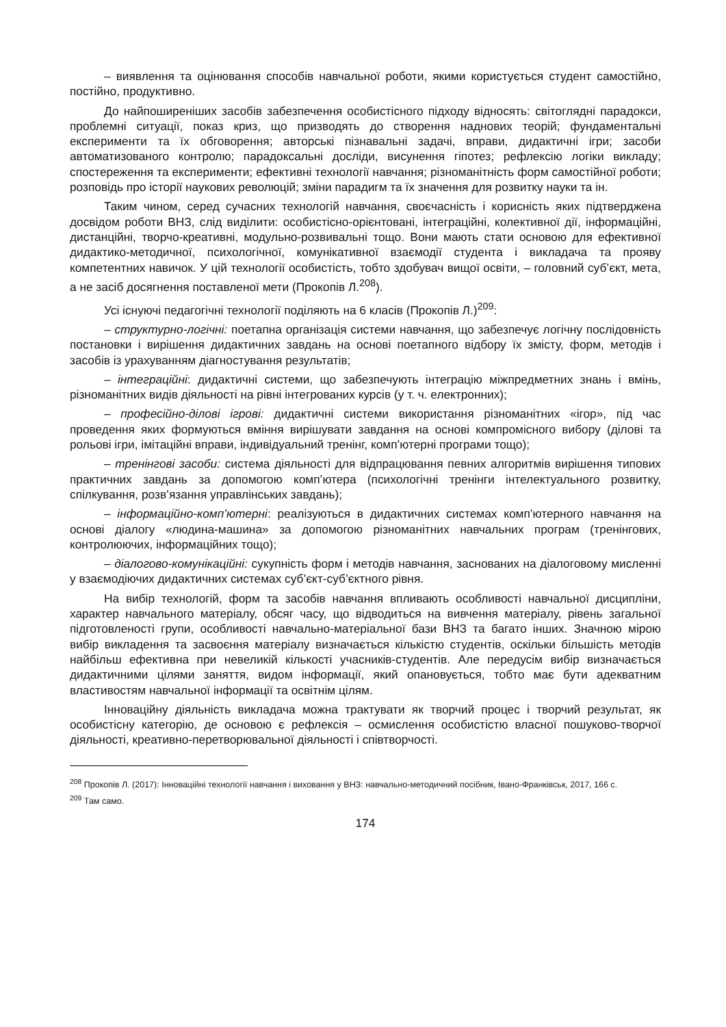– виявлення та оцінювання способів навчальної роботи, якими користується студент самостійно, постійно, продуктивно.
До найпоширеніших засобів забезпечення особистісного підходу відносять: світоглядні парадокси, проблемні ситуації, показ криз, що призводять до створення наднових теорій; фундаментальні експерименти та їх обговорення; авторські пізнавальні задачі, вправи, дидактичні ігри; засоби автоматизованого контролю; парадоксальні досліди, висунення гіпотез; рефлексію логіки викладу; спостереження та експерименти; ефективні технології навчання; різноманітність форм самостійної роботи; розповідь про історії наукових революцій; зміни парадигм та їх значення для розвитку науки та ін.
Таким чином, серед сучасних технологій навчання, своєчасність і корисність яких підтверджена досвідом роботи ВНЗ, слід виділити: особистісно-орієнтовані, інтеграційні, колективної дії, інформаційні, дистанційні, творчо-креативні, модульно-розвивальні тощо. Вони мають стати основою для ефективної дидактико-методичної, психологічної, комунікативної взаємодії студента і викладача та прояву компетентних навичок. У цій технології особистість, тобто здобувач вищої освіти, – головний суб’єкт, мета, а не засіб досягнення поставленої мети (Прокопів Л.<sup>208</sup>).
Усі існуючі педагогічні технології поділяють на 6 класів (Прокопів Л.)<sup>209</sup>:
– структурно-логічні: поетапна організація системи навчання, що забезпечує логічну послідовність постановки і вирішення дидактичних завдань на основі поетапного відбору їх змісту, форм, методів і засобів із урахуванням діагностування результатів;
– інтеграційні: дидактичні системи, що забезпечують інтеграцію міжпредметних знань і вмінь, різноманітних видів діяльності на рівні інтегрованих курсів (у т. ч. електронних);
– професійно-ділові ігрові: дидактичні системи використання різноманітних «ігор», під час проведення яких формуються вміння вирішувати завдання на основі компромісного вибору (ділові та рольові ігри, імітаційні вправи, індивідуальний тренінг, комп’ютерні програми тощо);
– тренінгові засоби: система діяльності для відпрацювання певних алгоритмів вирішення типових практичних завдань за допомогою комп’ютера (психологічні тренінги інтелектуального розвитку, спілкування, розв’язання управлінських завдань);
– інформаційно-комп’ютерні: реалізуються в дидактичних системах комп’ютерного навчання на основі діалогу «людина-машина» за допомогою різноманітних навчальних програм (тренінгових, контролюючих, інформаційних тощо);
– діалогово-комунікаційні: сукупність форм і методів навчання, заснованих на діалоговому мисленні у взаємодіючих дидактичних системах суб’єкт-суб’єктного рівня.
На вибір технологій, форм та засобів навчання впливають особливості навчальної дисципліни, характер навчального матеріалу, обсяг часу, що відводиться на вивчення матеріалу, рівень загальної підготовленості групи, особливості навчально-матеріальної бази ВНЗ та багато інших. Значною мірою вибір викладення та засвоєння матеріалу визначається кількістю студентів, оскільки більшість методів найбільш ефективна при невеликій кількості учасників-студентів. Але передусім вибір визначається дидактичними цілями заняття, видом інформації, який опановується, тобто має бути адекватним властивостям навчальної інформації та освітнім цілям.
Інноваційну діяльність викладача можна трактувати як творчий процес і творчий результат, як особистісну категорію, де основою є рефлексія – осмислення особистістю власної пошуково-творчої діяльності, креативно-перетворювальної діяльності і співтворчості.
<sup>208</sup> Прокопів Л. (2017): Інноваційні технології навчання і виховання у ВНЗ: навчально-методичний посібник, Івано-Франківськ, 2017, 166 с.
<sup>209</sup> Там само.
174